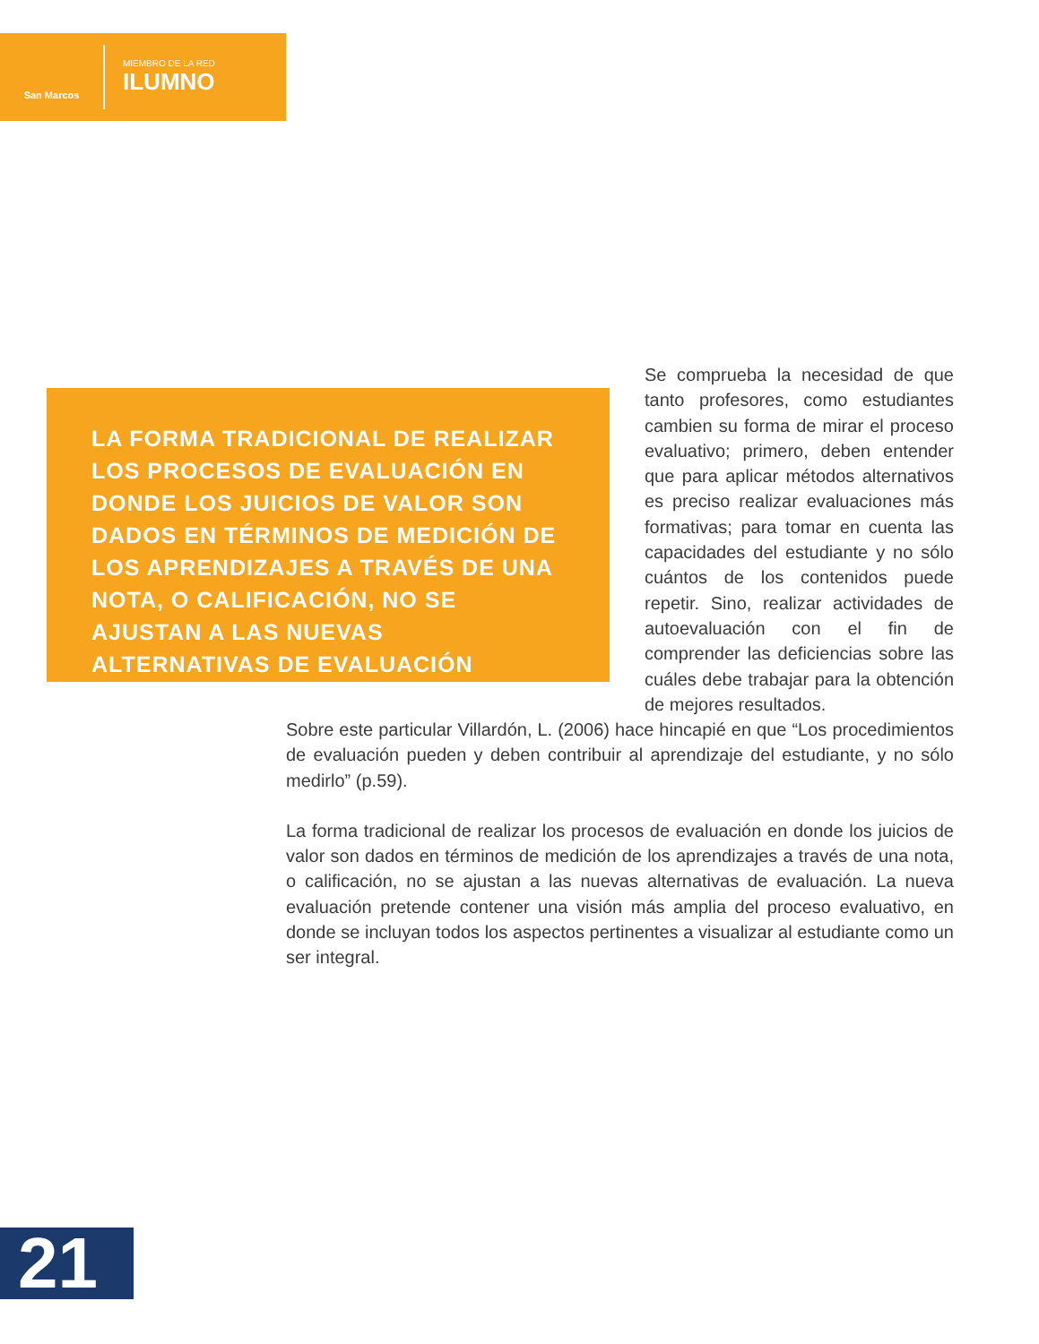San Marcos
MIEMBRO DE LA RED
ILUMNO
LA FORMA TRADICIONAL DE REALIZAR LOS PROCESOS DE EVALUACIÓN EN DONDE LOS JUICIOS DE VALOR SON DADOS EN TÉRMINOS DE MEDICIÓN DE LOS APRENDIZAJES A TRAVÉS DE UNA NOTA, O CALIFICACIÓN, NO SE AJUSTAN A LAS NUEVAS ALTERNATIVAS DE EVALUACIÓN
Se comprueba la necesidad de que tanto profesores, como estudiantes cambien su forma de mirar el proceso evaluativo; primero, deben entender que para aplicar métodos alternativos es preciso realizar evaluaciones más formativas; para tomar en cuenta las capacidades del estudiante y no sólo cuántos de los contenidos puede repetir. Sino, realizar actividades de autoevaluación con el fin de comprender las deficiencias sobre las cuáles debe trabajar para la obtención de mejores resultados.
Sobre este particular Villardón, L. (2006) hace hincapié en que “Los procedimientos de evaluación pueden y deben contribuir al aprendizaje del estudiante, y no sólo medirlo” (p.59).
La forma tradicional de realizar los procesos de evaluación en donde los juicios de valor son dados en términos de medición de los aprendizajes a través de una nota, o calificación, no se ajustan a las nuevas alternativas de evaluación. La nueva evaluación pretende contener una visión más amplia del proceso evaluativo, en donde se incluyan todos los aspectos pertinentes a visualizar al estudiante como un ser integral.
21